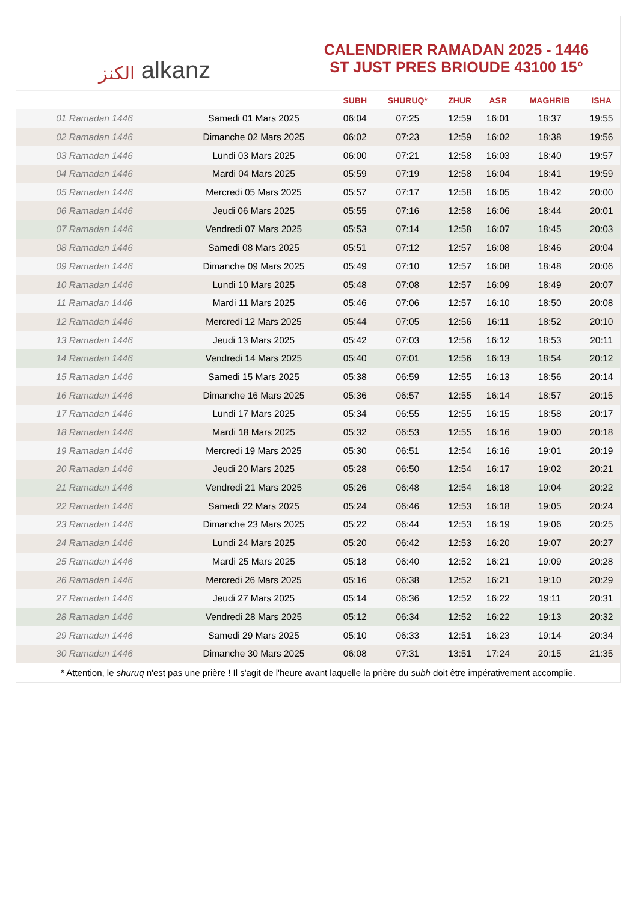الكنز alkanz
CALENDRIER RAMADAN 2025 - 1446
ST JUST PRES BRIOUDE 43100 15°
| | | SUBH | SHURUQ* | ZHUR | ASR | MAGHRIB | ISHA |
| --- | --- | --- | --- | --- | --- | --- | --- |
| 01 Ramadan 1446 | Samedi 01 Mars 2025 | 06:04 | 07:25 | 12:59 | 16:01 | 18:37 | 19:55 |
| 02 Ramadan 1446 | Dimanche 02 Mars 2025 | 06:02 | 07:23 | 12:59 | 16:02 | 18:38 | 19:56 |
| 03 Ramadan 1446 | Lundi 03 Mars 2025 | 06:00 | 07:21 | 12:58 | 16:03 | 18:40 | 19:57 |
| 04 Ramadan 1446 | Mardi 04 Mars 2025 | 05:59 | 07:19 | 12:58 | 16:04 | 18:41 | 19:59 |
| 05 Ramadan 1446 | Mercredi 05 Mars 2025 | 05:57 | 07:17 | 12:58 | 16:05 | 18:42 | 20:00 |
| 06 Ramadan 1446 | Jeudi 06 Mars 2025 | 05:55 | 07:16 | 12:58 | 16:06 | 18:44 | 20:01 |
| 07 Ramadan 1446 | Vendredi 07 Mars 2025 | 05:53 | 07:14 | 12:58 | 16:07 | 18:45 | 20:03 |
| 08 Ramadan 1446 | Samedi 08 Mars 2025 | 05:51 | 07:12 | 12:57 | 16:08 | 18:46 | 20:04 |
| 09 Ramadan 1446 | Dimanche 09 Mars 2025 | 05:49 | 07:10 | 12:57 | 16:08 | 18:48 | 20:06 |
| 10 Ramadan 1446 | Lundi 10 Mars 2025 | 05:48 | 07:08 | 12:57 | 16:09 | 18:49 | 20:07 |
| 11 Ramadan 1446 | Mardi 11 Mars 2025 | 05:46 | 07:06 | 12:57 | 16:10 | 18:50 | 20:08 |
| 12 Ramadan 1446 | Mercredi 12 Mars 2025 | 05:44 | 07:05 | 12:56 | 16:11 | 18:52 | 20:10 |
| 13 Ramadan 1446 | Jeudi 13 Mars 2025 | 05:42 | 07:03 | 12:56 | 16:12 | 18:53 | 20:11 |
| 14 Ramadan 1446 | Vendredi 14 Mars 2025 | 05:40 | 07:01 | 12:56 | 16:13 | 18:54 | 20:12 |
| 15 Ramadan 1446 | Samedi 15 Mars 2025 | 05:38 | 06:59 | 12:55 | 16:13 | 18:56 | 20:14 |
| 16 Ramadan 1446 | Dimanche 16 Mars 2025 | 05:36 | 06:57 | 12:55 | 16:14 | 18:57 | 20:15 |
| 17 Ramadan 1446 | Lundi 17 Mars 2025 | 05:34 | 06:55 | 12:55 | 16:15 | 18:58 | 20:17 |
| 18 Ramadan 1446 | Mardi 18 Mars 2025 | 05:32 | 06:53 | 12:55 | 16:16 | 19:00 | 20:18 |
| 19 Ramadan 1446 | Mercredi 19 Mars 2025 | 05:30 | 06:51 | 12:54 | 16:16 | 19:01 | 20:19 |
| 20 Ramadan 1446 | Jeudi 20 Mars 2025 | 05:28 | 06:50 | 12:54 | 16:17 | 19:02 | 20:21 |
| 21 Ramadan 1446 | Vendredi 21 Mars 2025 | 05:26 | 06:48 | 12:54 | 16:18 | 19:04 | 20:22 |
| 22 Ramadan 1446 | Samedi 22 Mars 2025 | 05:24 | 06:46 | 12:53 | 16:18 | 19:05 | 20:24 |
| 23 Ramadan 1446 | Dimanche 23 Mars 2025 | 05:22 | 06:44 | 12:53 | 16:19 | 19:06 | 20:25 |
| 24 Ramadan 1446 | Lundi 24 Mars 2025 | 05:20 | 06:42 | 12:53 | 16:20 | 19:07 | 20:27 |
| 25 Ramadan 1446 | Mardi 25 Mars 2025 | 05:18 | 06:40 | 12:52 | 16:21 | 19:09 | 20:28 |
| 26 Ramadan 1446 | Mercredi 26 Mars 2025 | 05:16 | 06:38 | 12:52 | 16:21 | 19:10 | 20:29 |
| 27 Ramadan 1446 | Jeudi 27 Mars 2025 | 05:14 | 06:36 | 12:52 | 16:22 | 19:11 | 20:31 |
| 28 Ramadan 1446 | Vendredi 28 Mars 2025 | 05:12 | 06:34 | 12:52 | 16:22 | 19:13 | 20:32 |
| 29 Ramadan 1446 | Samedi 29 Mars 2025 | 05:10 | 06:33 | 12:51 | 16:23 | 19:14 | 20:34 |
| 30 Ramadan 1446 | Dimanche 30 Mars 2025 | 06:08 | 07:31 | 13:51 | 17:24 | 20:15 | 21:35 |
* Attention, le shuruq n'est pas une prière ! Il s'agit de l'heure avant laquelle la prière du subh doit être impérativement accomplie.